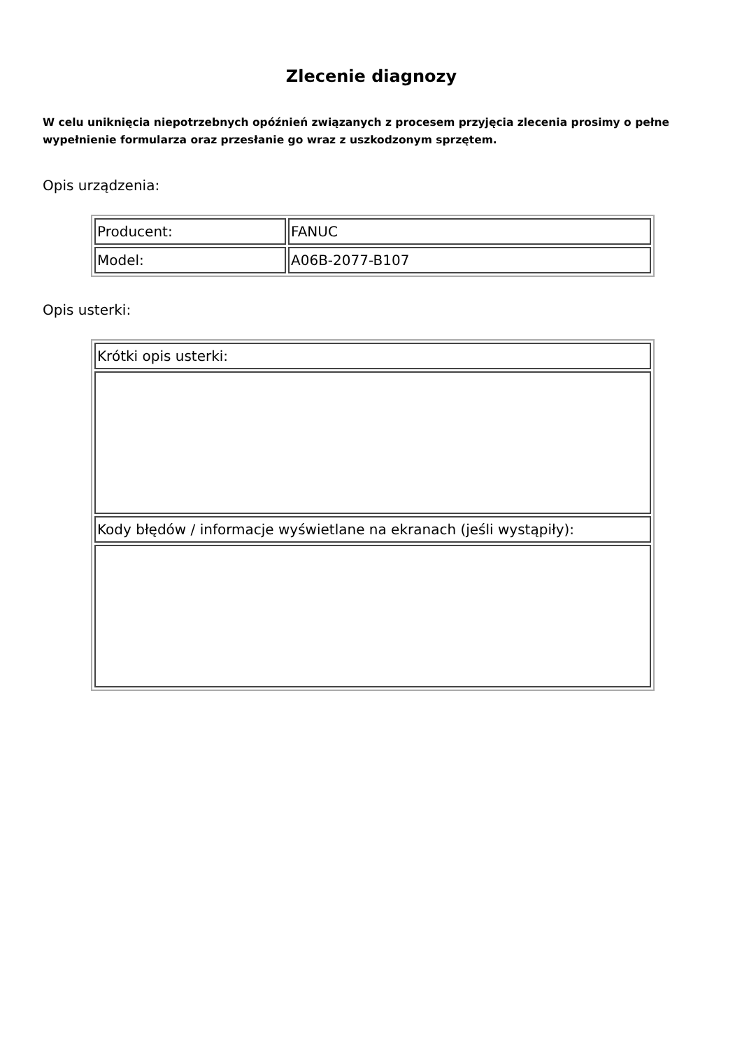Zlecenie diagnozy
W celu uniknięcia niepotrzebnych opóźnień związanych z procesem przyjęcia zlecenia prosimy o pełne wypełnienie formularza oraz przesłanie go wraz z uszkodzonym sprzętem.
Opis urządzenia:
| Producent: | FANUC |
| Model: | A06B-2077-B107 |
Opis usterki:
| Krótki opis usterki: |
| Kody błędów / informacje wyświetlane na ekranach (jeśli wystąpiły): |